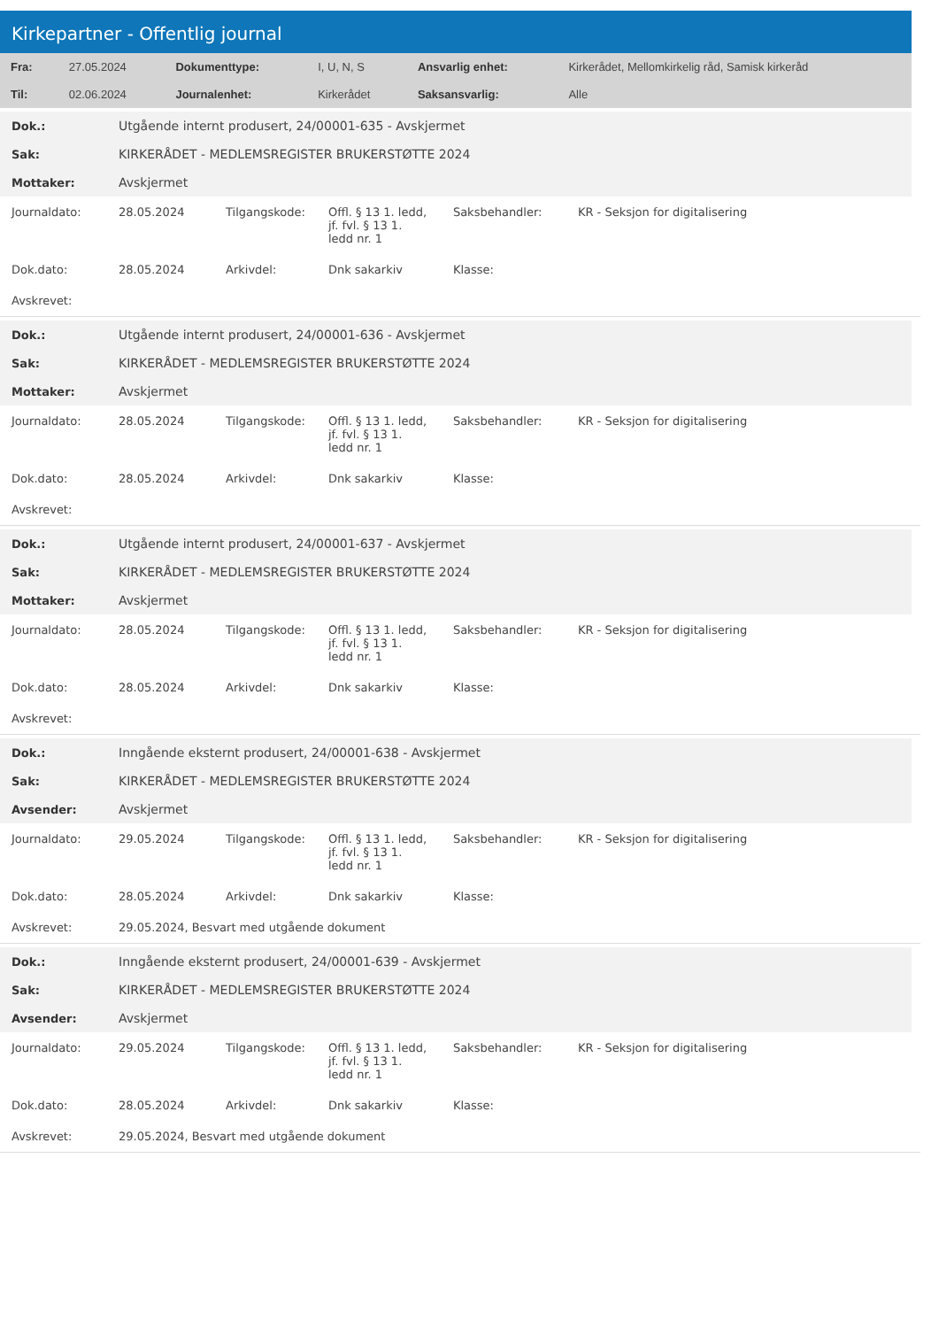Kirkepartner - Offentlig journal
| Fra: | 27.05.2024 | Dokumenttype: | I, U, N, S | Ansvarlig enhet: | Kirkerådet, Mellomkirkelig råd, Samisk kirkeråd |
| Til: | 02.06.2024 | Journalenhet: | Kirkerådet | Saksansvarlig: | Alle |
| Dok.: | Utgående internt produsert, 24/00001-635 - Avskjermet |
| Sak: | KIRKERÅDET - MEDLEMSREGISTER BRUKERSTØTTE 2024 |
| Mottaker: | Avskjermet |
| Journaldato: | 28.05.2024 | Tilgangskode: | Offl. § 13 1. ledd, jf. fvl. § 13 1. ledd nr. 1 | Saksbehandler: | KR - Seksjon for digitalisering |
| Dok.dato: | 28.05.2024 | Arkivdel: | Dnk sakarkiv | Klasse: | |
| Avskrevet: | | | | | |
| Dok.: | Utgående internt produsert, 24/00001-636 - Avskjermet |
| Sak: | KIRKERÅDET - MEDLEMSREGISTER BRUKERSTØTTE 2024 |
| Mottaker: | Avskjermet |
| Journaldato: | 28.05.2024 | Tilgangskode: | Offl. § 13 1. ledd, jf. fvl. § 13 1. ledd nr. 1 | Saksbehandler: | KR - Seksjon for digitalisering |
| Dok.dato: | 28.05.2024 | Arkivdel: | Dnk sakarkiv | Klasse: | |
| Avskrevet: | | | | | |
| Dok.: | Utgående internt produsert, 24/00001-637 - Avskjermet |
| Sak: | KIRKERÅDET - MEDLEMSREGISTER BRUKERSTØTTE 2024 |
| Mottaker: | Avskjermet |
| Journaldato: | 28.05.2024 | Tilgangskode: | Offl. § 13 1. ledd, jf. fvl. § 13 1. ledd nr. 1 | Saksbehandler: | KR - Seksjon for digitalisering |
| Dok.dato: | 28.05.2024 | Arkivdel: | Dnk sakarkiv | Klasse: | |
| Avskrevet: | | | | | |
| Dok.: | Inngående eksternt produsert, 24/00001-638 - Avskjermet |
| Sak: | KIRKERÅDET - MEDLEMSREGISTER BRUKERSTØTTE 2024 |
| Avsender: | Avskjermet |
| Journaldato: | 29.05.2024 | Tilgangskode: | Offl. § 13 1. ledd, jf. fvl. § 13 1. ledd nr. 1 | Saksbehandler: | KR - Seksjon for digitalisering |
| Dok.dato: | 28.05.2024 | Arkivdel: | Dnk sakarkiv | Klasse: | |
| Avskrevet: | 29.05.2024, Besvart med utgående dokument | | | | |
| Dok.: | Inngående eksternt produsert, 24/00001-639 - Avskjermet |
| Sak: | KIRKERÅDET - MEDLEMSREGISTER BRUKERSTØTTE 2024 |
| Avsender: | Avskjermet |
| Journaldato: | 29.05.2024 | Tilgangskode: | Offl. § 13 1. ledd, jf. fvl. § 13 1. ledd nr. 1 | Saksbehandler: | KR - Seksjon for digitalisering |
| Dok.dato: | 28.05.2024 | Arkivdel: | Dnk sakarkiv | Klasse: | |
| Avskrevet: | 29.05.2024, Besvart med utgående dokument | | | | |